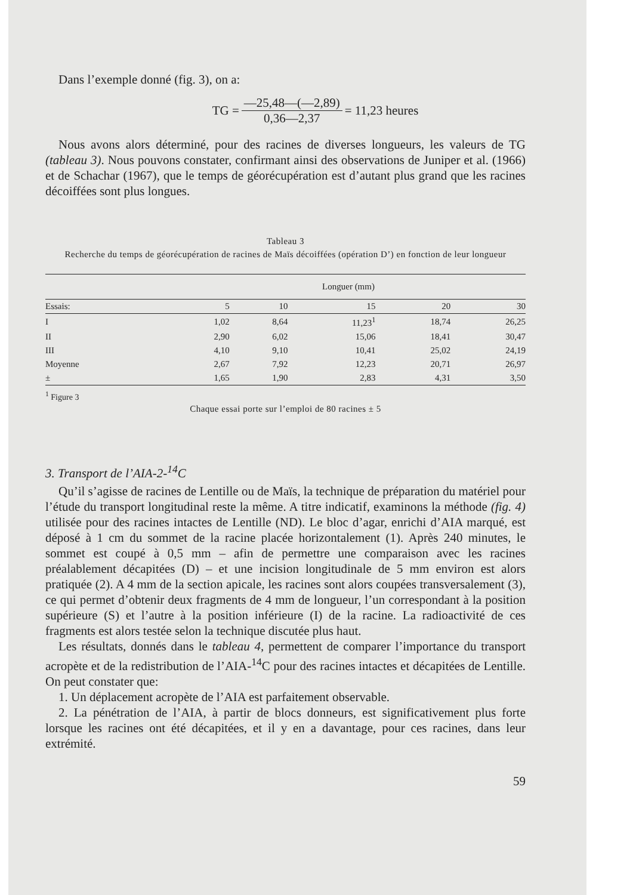Dans l’exemple donné (fig. 3), on a:
TG = —25,48—(—2,89) 0,36—2,37 = 11,23 heures
Nous avons alors déterminé, pour des racines de diverses longueurs, les valeurs de TG (tableau 3). Nous pouvons constater, confirmant ainsi des observations de Juniper et al. (1966) et de Schachar (1967), que le temps de géorécupération est d’autant plus grand que les racines décoiffées sont plus longues.
Tableau 3
Recherche du temps de géorécupération de racines de Maïs décoiffées (opération D’) en fonction de leur longueur
| | Longuer (mm) | | | | |
| --- | --- | --- | --- | --- | --- |
| Essais: | 5 | 10 | 15 | 20 | 30 |
| I | 1,02 | 8,64 | 11,23<sup>1</sup> | 18,74 | 26,25 |
| II | 2,90 | 6,02 | 15,06 | 18,41 | 30,47 |
| III | 4,10 | 9,10 | 10,41 | 25,02 | 24,19 |
| Moyenne | 2,67 | 7,92 | 12,23 | 20,71 | 26,97 |
| ± | 1,65 | 1,90 | 2,83 | 4,31 | 3,50 |
<sup>1</sup> Figure 3
Chaque essai porte sur l’emploi de 80 racines ± 5
3. Transport de l’AIA-2-<sup>14</sup>C
Qu’il s’agisse de racines de Lentille ou de Maïs, la technique de préparation du matériel pour l’étude du transport longitudinal reste la même. A titre indicatif, examinons la méthode (fig. 4) utilisée pour des racines intactes de Lentille (ND). Le bloc d’agar, enrichi d’AIA marqué, est déposé à 1 cm du sommet de la racine placée horizontalement (1). Après 240 minutes, le sommet est coupé à 0,5 mm – afin de permettre une comparaison avec les racines préalablement décapitées (D) – et une incision longitudinale de 5 mm environ est alors pratiquée (2). A 4 mm de la section apicale, les racines sont alors coupées transversalement (3), ce qui permet d’obtenir deux fragments de 4 mm de longueur, l’un correspondant à la position supérieure (S) et l’autre à la position inférieure (I) de la racine. La radioactivité de ces fragments est alors testée selon la technique discutée plus haut.
Les résultats, donnés dans le tableau 4, permettent de comparer l’importance du transport acropète et de la redistribution de l’AIA-<sup>14</sup>C pour des racines intactes et décapitées de Lentille. On peut constater que:
1. Un déplacement acropète de l’AIA est parfaitement observable.
2. La pénétration de l’AIA, à partir de blocs donneurs, est significativement plus forte lorsque les racines ont été décapitées, et il y en a davantage, pour ces racines, dans leur extrémité.
59